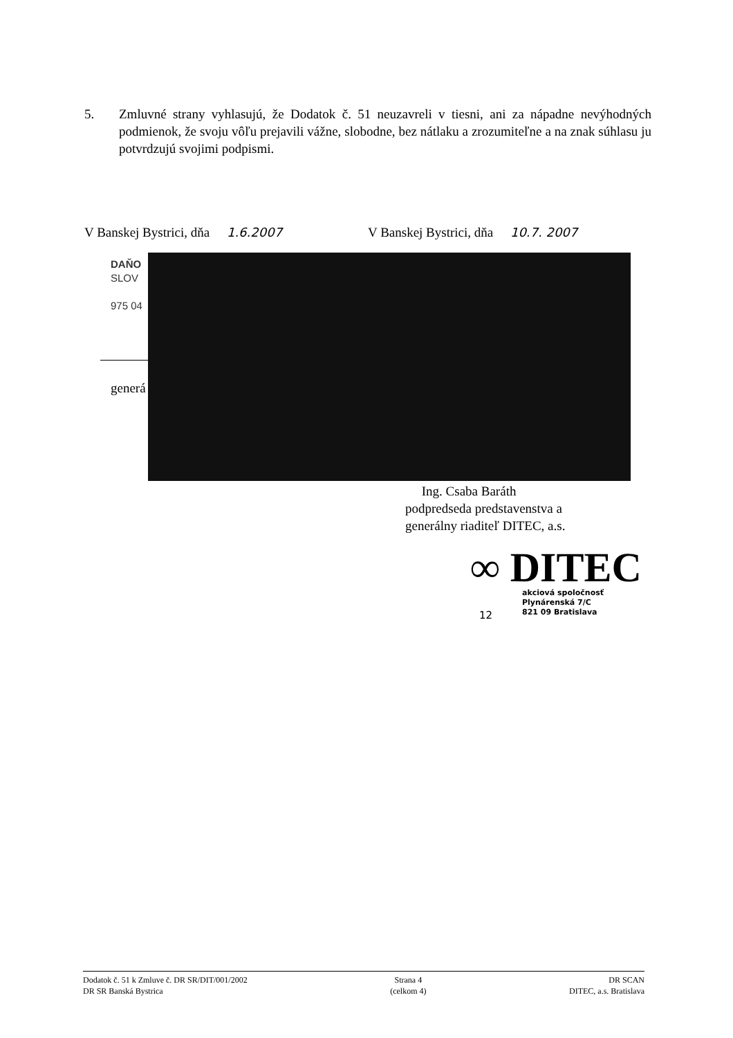5. Zmluvné strany vyhlasujú, že Dodatok č. 51 neuzavreli v tiesni, ani za nápadne nevýhodných podmienok, že svoju vôľu prejavili vážne, slobodne, bez nátlaku a zrozumiteľne a na znak súhlasu ju potvrdzujú svojimi podpismi.
V Banskej Bystrici, dňa 1.6.2007 V Banskej Bystrici, dňa 10.7. 2007
DAŇO
SLOV
975 04
generá
Ing. Csaba Baráth
podpredseda predstavenstva a
generálny riaditeľ DITEC, a.s.
∞ DITEC
akciová spoločnosť
Plynárenská 7/C
821 09 Bratislava
12
Dodatok č. 51 k Zmluve č. DR SR/DIT/001/2002
DR SR Banská Bystrica
Strana 4
(celkom 4)
DR SCAN
DITEC, a.s. Bratislava